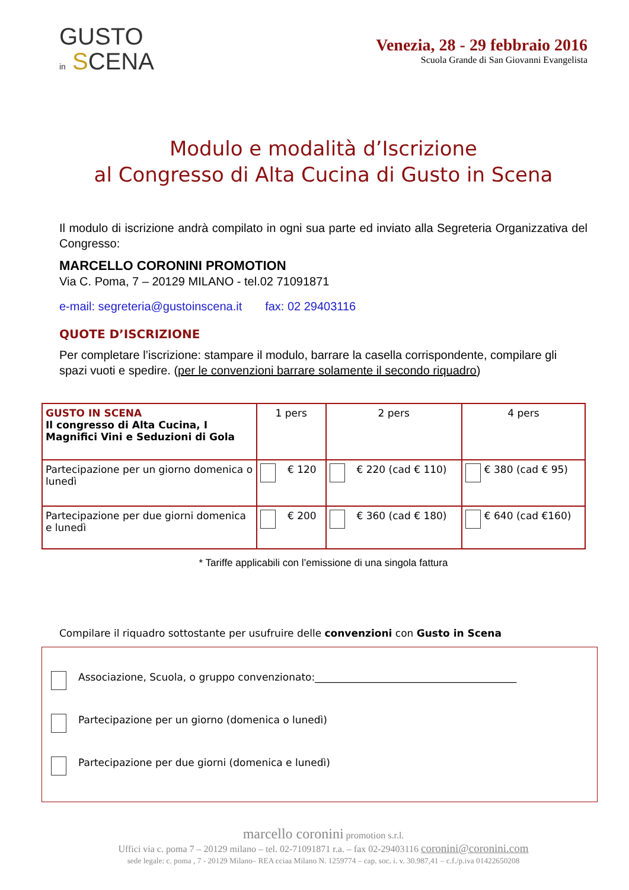GUSTO
in SCENA
Venezia, 28 - 29 febbraio 2016
Scuola Grande di San Giovanni Evangelista
Modulo e modalità d’Iscrizione
al Congresso di Alta Cucina di Gusto in Scena
Il modulo di iscrizione andrà compilato in ogni sua parte ed inviato alla Segreteria Organizzativa del Congresso:
MARCELLO CORONINI PROMOTION
Via C. Poma, 7 – 20129 MILANO - tel.02 71091871
e-mail: segreteria@gustoinscena.it fax: 02 29403116
QUOTE D’ISCRIZIONE
Per completare l’iscrizione: stampare il modulo, barrare la casella corrispondente, compilare gli spazi vuoti e spedire. (per le convenzioni barrare solamente il secondo riquadro)
| GUSTO IN SCENA Il congresso di Alta Cucina, I Magnifici Vini e Seduzioni di Gola | 1 pers | 2 pers | 4 pers |
| Partecipazione per un giorno domenica o lunedì | € 120 | € 220 (cad € 110) | € 380 (cad € 95) |
| Partecipazione per due giorni domenica e lunedì | € 200 | € 360 (cad € 180) | € 640 (cad €160) |
* Tariffe applicabili con l’emissione di una singola fattura
Compilare il riquadro sottostante per usufruire delle convenzioni con Gusto in Scena
Associazione, Scuola, o gruppo convenzionato:________________________________________
Partecipazione per un giorno (domenica o lunedì)
Partecipazione per due giorni (domenica e lunedì)
marcello coronini promotion s.r.l.
Uffici via c. poma 7 – 20129 milano – tel. 02-71091871 r.a. – fax 02-29403116 coronini@coronini.com
sede legale: c. poma , 7 - 20129 Milano– REA cciaa Milano N. 1259774 – cap. soc. i. v. 30.987,41 – c.f./p.iva 01422650208